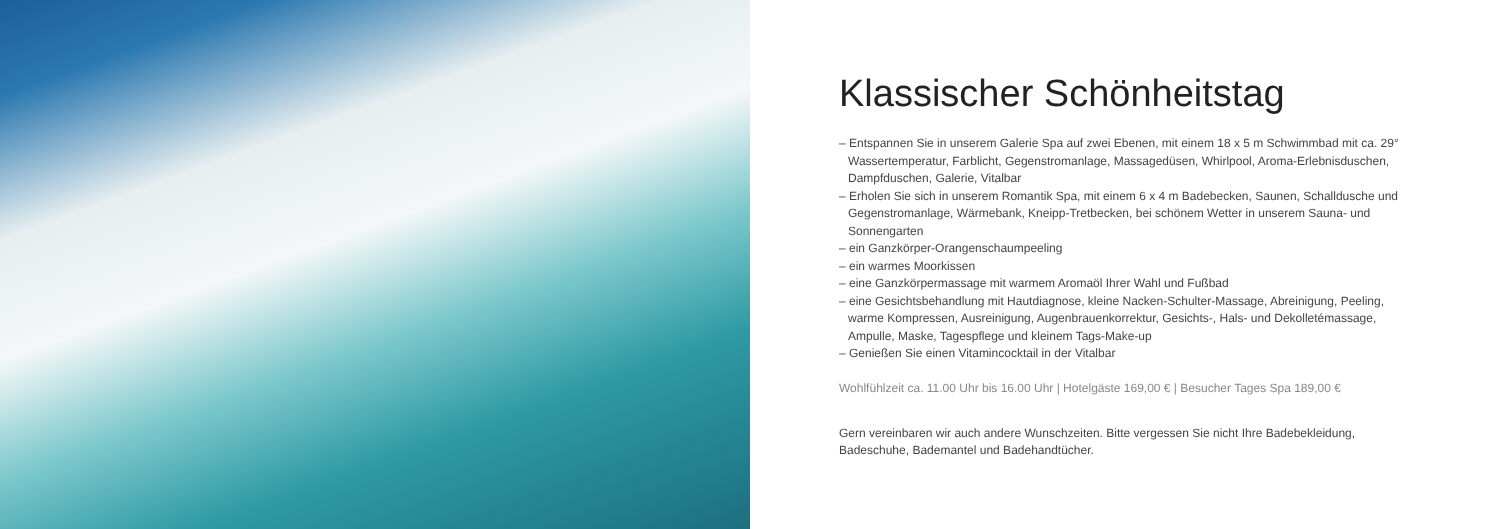Klassischer Schönheitstag
– Entspannen Sie in unserem Galerie Spa auf zwei Ebenen, mit einem 18 x 5 m Schwimmbad mit ca. 29° Wassertemperatur, Farblicht, Gegenstromanlage, Massagedüsen, Whirlpool, Aroma-Erlebnisduschen, Dampfduschen, Galerie, Vitalbar
– Erholen Sie sich in unserem Romantik Spa, mit einem 6 x 4 m Badebecken, Saunen, Schalldusche und Gegenstromanlage, Wärmebank, Kneipp-Tretbecken, bei schönem Wetter in unserem Sauna- und Sonnengarten
– ein Ganzkörper-Orangenschaumpeeling
– ein warmes Moorkissen
– eine Ganzkörpermassage mit warmem Aromaöl Ihrer Wahl und Fußbad
– eine Gesichtsbehandlung mit Hautdiagnose, kleine Nacken-Schulter-Massage, Abreinigung, Peeling, warme Kompressen, Ausreinigung, Augenbrauenkorrektur, Gesichts-, Hals- und Dekolletémassage, Ampulle, Maske, Tagespflege und kleinem Tags-Make-up
– Genießen Sie einen Vitamincocktail in der Vitalbar
Wohlfühlzeit ca. 11.00 Uhr bis 16.00 Uhr | Hotelgäste 169,00 € | Besucher Tages Spa 189,00 €
Gern vereinbaren wir auch andere Wunschzeiten. Bitte vergessen Sie nicht Ihre Badebekleidung, Badeschuhe, Bademantel und Badehandtücher.